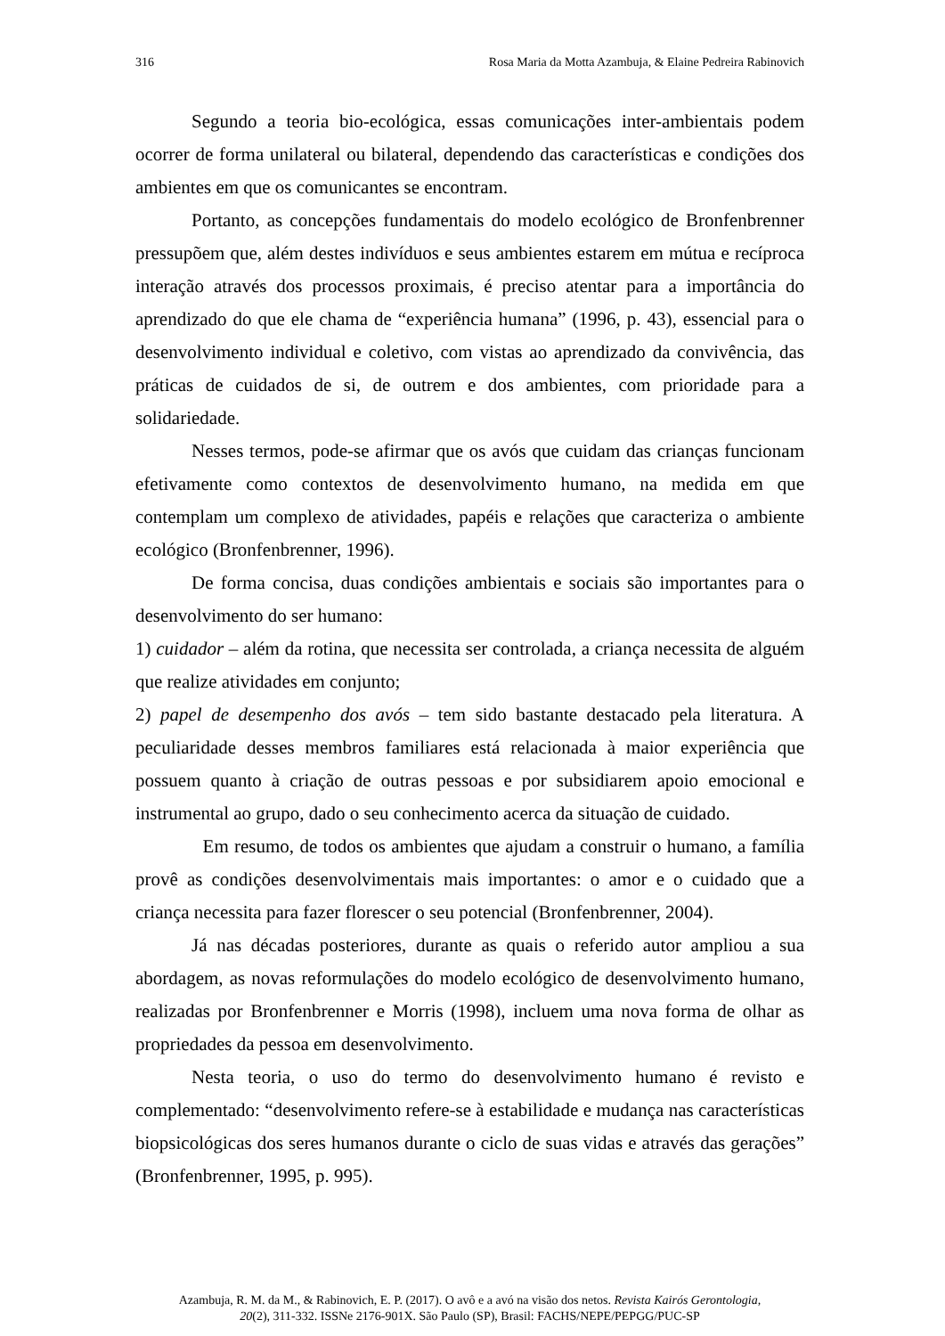316 Rosa Maria da Motta Azambuja, & Elaine Pedreira Rabinovich
Segundo a teoria bio-ecológica, essas comunicações inter-ambientais podem ocorrer de forma unilateral ou bilateral, dependendo das características e condições dos ambientes em que os comunicantes se encontram.
Portanto, as concepções fundamentais do modelo ecológico de Bronfenbrenner pressupõem que, além destes indivíduos e seus ambientes estarem em mútua e recíproca interação através dos processos proximais, é preciso atentar para a importância do aprendizado do que ele chama de “experiência humana” (1996, p. 43), essencial para o desenvolvimento individual e coletivo, com vistas ao aprendizado da convivência, das práticas de cuidados de si, de outrem e dos ambientes, com prioridade para a solidariedade.
Nesses termos, pode-se afirmar que os avós que cuidam das crianças funcionam efetivamente como contextos de desenvolvimento humano, na medida em que contemplam um complexo de atividades, papéis e relações que caracteriza o ambiente ecológico (Bronfenbrenner, 1996).
De forma concisa, duas condições ambientais e sociais são importantes para o desenvolvimento do ser humano:
1) cuidador – além da rotina, que necessita ser controlada, a criança necessita de alguém que realize atividades em conjunto;
2) papel de desempenho dos avós – tem sido bastante destacado pela literatura. A peculiaridade desses membros familiares está relacionada à maior experiência que possuem quanto à criação de outras pessoas e por subsidiarem apoio emocional e instrumental ao grupo, dado o seu conhecimento acerca da situação de cuidado.
Em resumo, de todos os ambientes que ajudam a construir o humano, a família provê as condições desenvolvimentais mais importantes: o amor e o cuidado que a criança necessita para fazer florescer o seu potencial (Bronfenbrenner, 2004).
Já nas décadas posteriores, durante as quais o referido autor ampliou a sua abordagem, as novas reformulações do modelo ecológico de desenvolvimento humano, realizadas por Bronfenbrenner e Morris (1998), incluem uma nova forma de olhar as propriedades da pessoa em desenvolvimento.
Nesta teoria, o uso do termo do desenvolvimento humano é revisto e complementado: “desenvolvimento refere-se à estabilidade e mudança nas características biopsicológicas dos seres humanos durante o ciclo de suas vidas e através das gerações” (Bronfenbrenner, 1995, p. 995).
Azambuja, R. M. da M., & Rabinovich, E. P. (2017). O avô e a avó na visão dos netos. Revista Kairós Gerontologia,
20(2), 311-332. ISSNe 2176-901X. São Paulo (SP), Brasil: FACHS/NEPE/PEPGG/PUC-SP